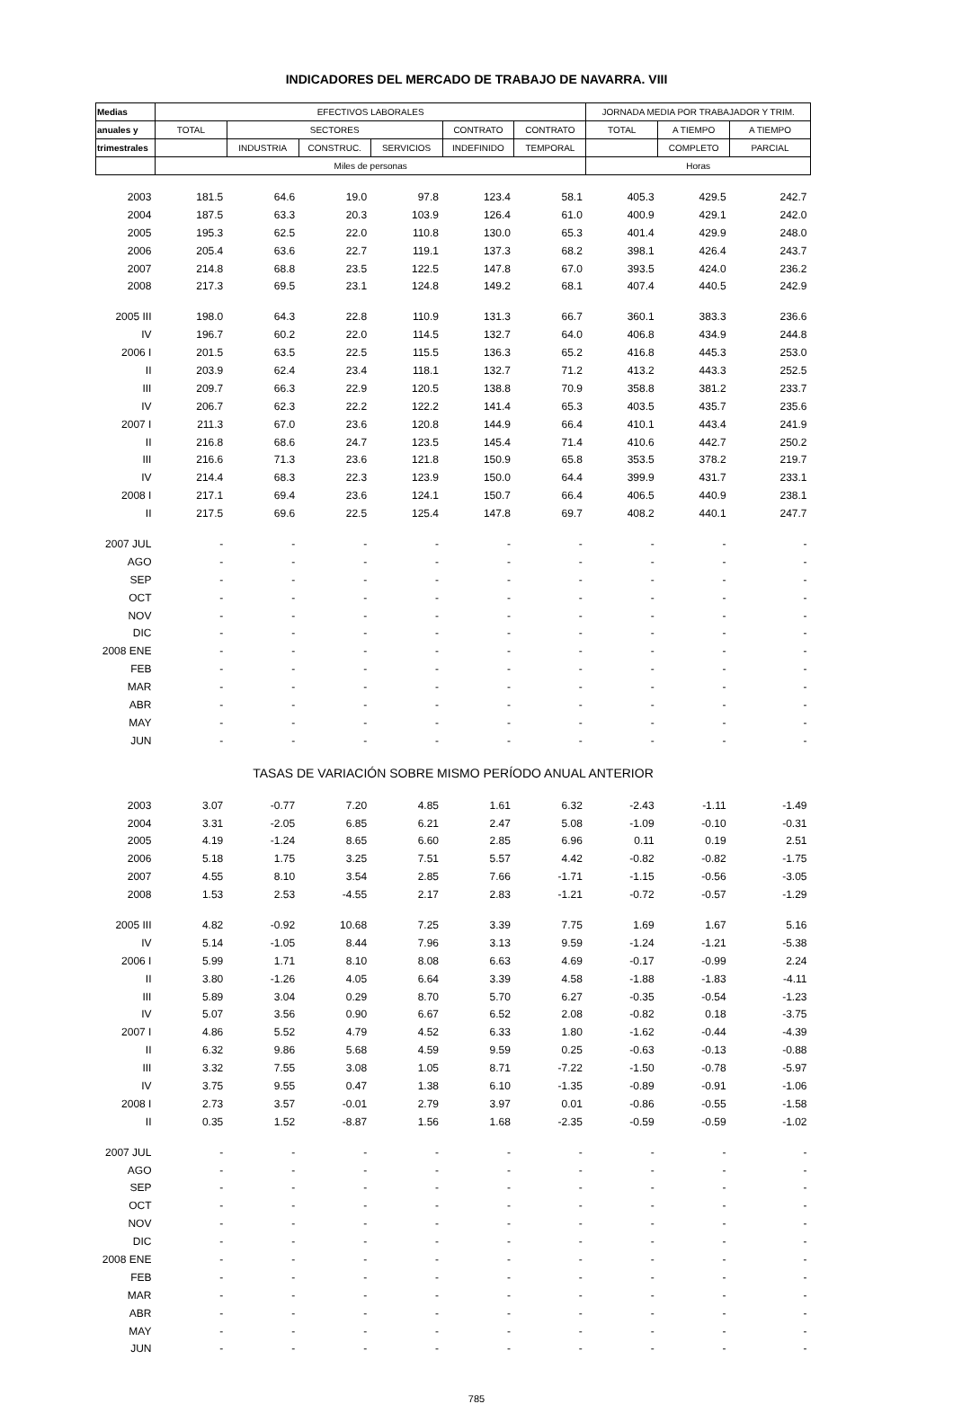INDICADORES DEL MERCADO DE TRABAJO DE NAVARRA. VIII
| Medias | EFECTIVOS LABORALES | | | | | | JORNADA MEDIA POR TRABAJADOR Y TRIM. | | |
| --- | --- | --- | --- | --- | --- | --- | --- | --- | --- |
| anuales y | TOTAL | SECTORES | | | CONTRATO | CONTRATO | TOTAL | A TIEMPO | A TIEMPO |
| trimestrales | | INDUSTRIA | CONSTRUC. | SERVICIOS | INDEFINIDO | TEMPORAL | | COMPLETO | PARCIAL |
| | Miles de personas | | | | | | Horas | | |
| 2003 | 181.5 | 64.6 | 19.0 | 97.8 | 123.4 | 58.1 | 405.3 | 429.5 | 242.7 |
| 2004 | 187.5 | 63.3 | 20.3 | 103.9 | 126.4 | 61.0 | 400.9 | 429.1 | 242.0 |
| 2005 | 195.3 | 62.5 | 22.0 | 110.8 | 130.0 | 65.3 | 401.4 | 429.9 | 248.0 |
| 2006 | 205.4 | 63.6 | 22.7 | 119.1 | 137.3 | 68.2 | 398.1 | 426.4 | 243.7 |
| 2007 | 214.8 | 68.8 | 23.5 | 122.5 | 147.8 | 67.0 | 393.5 | 424.0 | 236.2 |
| 2008 | 217.3 | 69.5 | 23.1 | 124.8 | 149.2 | 68.1 | 407.4 | 440.5 | 242.9 |
| 2005 III | 198.0 | 64.3 | 22.8 | 110.9 | 131.3 | 66.7 | 360.1 | 383.3 | 236.6 |
| IV | 196.7 | 60.2 | 22.0 | 114.5 | 132.7 | 64.0 | 406.8 | 434.9 | 244.8 |
| 2006 I | 201.5 | 63.5 | 22.5 | 115.5 | 136.3 | 65.2 | 416.8 | 445.3 | 253.0 |
| II | 203.9 | 62.4 | 23.4 | 118.1 | 132.7 | 71.2 | 413.2 | 443.3 | 252.5 |
| III | 209.7 | 66.3 | 22.9 | 120.5 | 138.8 | 70.9 | 358.8 | 381.2 | 233.7 |
| IV | 206.7 | 62.3 | 22.2 | 122.2 | 141.4 | 65.3 | 403.5 | 435.7 | 235.6 |
| 2007 I | 211.3 | 67.0 | 23.6 | 120.8 | 144.9 | 66.4 | 410.1 | 443.4 | 241.9 |
| II | 216.8 | 68.6 | 24.7 | 123.5 | 145.4 | 71.4 | 410.6 | 442.7 | 250.2 |
| III | 216.6 | 71.3 | 23.6 | 121.8 | 150.9 | 65.8 | 353.5 | 378.2 | 219.7 |
| IV | 214.4 | 68.3 | 22.3 | 123.9 | 150.0 | 64.4 | 399.9 | 431.7 | 233.1 |
| 2008 I | 217.1 | 69.4 | 23.6 | 124.1 | 150.7 | 66.4 | 406.5 | 440.9 | 238.1 |
| II | 217.5 | 69.6 | 22.5 | 125.4 | 147.8 | 69.7 | 408.2 | 440.1 | 247.7 |
| 2007 JUL | - | - | - | - | - | - | - | - | - |
| AGO | - | - | - | - | - | - | - | - | - |
| SEP | - | - | - | - | - | - | - | - | - |
| OCT | - | - | - | - | - | - | - | - | - |
| NOV | - | - | - | - | - | - | - | - | - |
| DIC | - | - | - | - | - | - | - | - | - |
| 2008 ENE | - | - | - | - | - | - | - | - | - |
| FEB | - | - | - | - | - | - | - | - | - |
| MAR | - | - | - | - | - | - | - | - | - |
| ABR | - | - | - | - | - | - | - | - | - |
| MAY | - | - | - | - | - | - | - | - | - |
| JUN | - | - | - | - | - | - | - | - | - |
| TASAS DE VARIACIÓN SOBRE MISMO PERÍODO ANUAL ANTERIOR | | | | | | | | | |
| 2003 | 3.07 | -0.77 | 7.20 | 4.85 | 1.61 | 6.32 | -2.43 | -1.11 | -1.49 |
| 2004 | 3.31 | -2.05 | 6.85 | 6.21 | 2.47 | 5.08 | -1.09 | -0.10 | -0.31 |
| 2005 | 4.19 | -1.24 | 8.65 | 6.60 | 2.85 | 6.96 | 0.11 | 0.19 | 2.51 |
| 2006 | 5.18 | 1.75 | 3.25 | 7.51 | 5.57 | 4.42 | -0.82 | -0.82 | -1.75 |
| 2007 | 4.55 | 8.10 | 3.54 | 2.85 | 7.66 | -1.71 | -1.15 | -0.56 | -3.05 |
| 2008 | 1.53 | 2.53 | -4.55 | 2.17 | 2.83 | -1.21 | -0.72 | -0.57 | -1.29 |
| 2005 III | 4.82 | -0.92 | 10.68 | 7.25 | 3.39 | 7.75 | 1.69 | 1.67 | 5.16 |
| IV | 5.14 | -1.05 | 8.44 | 7.96 | 3.13 | 9.59 | -1.24 | -1.21 | -5.38 |
| 2006 I | 5.99 | 1.71 | 8.10 | 8.08 | 6.63 | 4.69 | -0.17 | -0.99 | 2.24 |
| II | 3.80 | -1.26 | 4.05 | 6.64 | 3.39 | 4.58 | -1.88 | -1.83 | -4.11 |
| III | 5.89 | 3.04 | 0.29 | 8.70 | 5.70 | 6.27 | -0.35 | -0.54 | -1.23 |
| IV | 5.07 | 3.56 | 0.90 | 6.67 | 6.52 | 2.08 | -0.82 | 0.18 | -3.75 |
| 2007 I | 4.86 | 5.52 | 4.79 | 4.52 | 6.33 | 1.80 | -1.62 | -0.44 | -4.39 |
| II | 6.32 | 9.86 | 5.68 | 4.59 | 9.59 | 0.25 | -0.63 | -0.13 | -0.88 |
| III | 3.32 | 7.55 | 3.08 | 1.05 | 8.71 | -7.22 | -1.50 | -0.78 | -5.97 |
| IV | 3.75 | 9.55 | 0.47 | 1.38 | 6.10 | -1.35 | -0.89 | -0.91 | -1.06 |
| 2008 I | 2.73 | 3.57 | -0.01 | 2.79 | 3.97 | 0.01 | -0.86 | -0.55 | -1.58 |
| II | 0.35 | 1.52 | -8.87 | 1.56 | 1.68 | -2.35 | -0.59 | -0.59 | -1.02 |
| 2007 JUL | - | - | - | - | - | - | - | - | - |
| AGO | - | - | - | - | - | - | - | - | - |
| SEP | - | - | - | - | - | - | - | - | - |
| OCT | - | - | - | - | - | - | - | - | - |
| NOV | - | - | - | - | - | - | - | - | - |
| DIC | - | - | - | - | - | - | - | - | - |
| 2008 ENE | - | - | - | - | - | - | - | - | - |
| FEB | - | - | - | - | - | - | - | - | - |
| MAR | - | - | - | - | - | - | - | - | - |
| ABR | - | - | - | - | - | - | - | - | - |
| MAY | - | - | - | - | - | - | - | - | - |
| JUN | - | - | - | - | - | - | - | - | - |
785